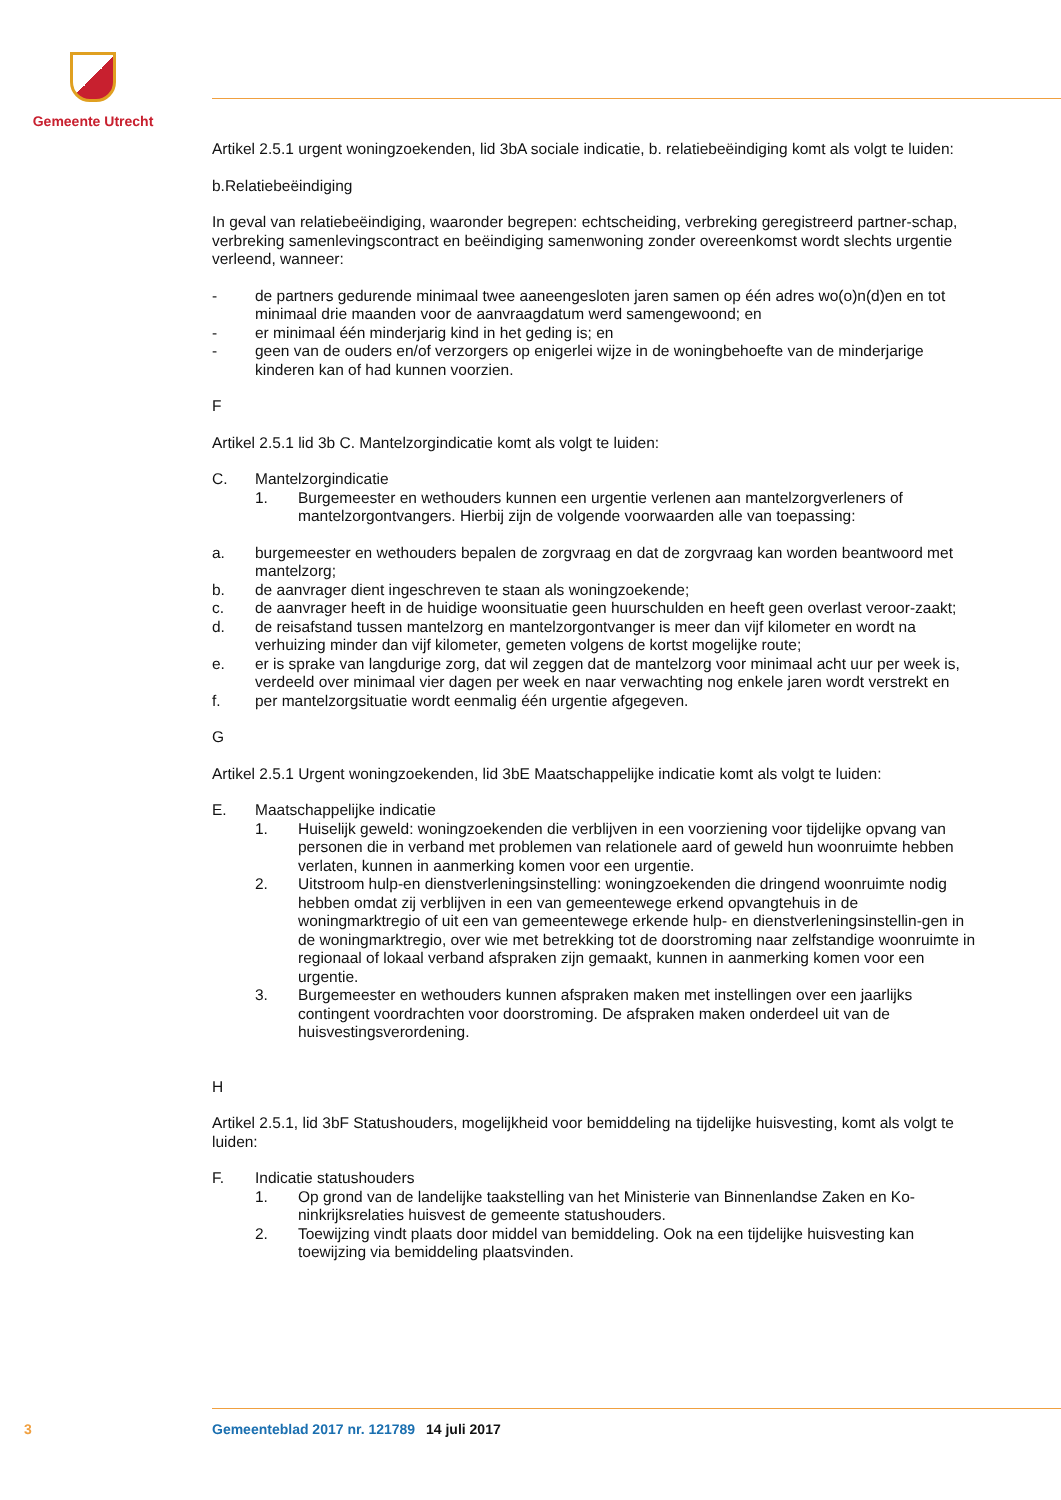Gemeente Utrecht
Artikel 2.5.1 urgent woningzoekenden, lid 3bA sociale indicatie, b. relatiebeëindiging komt als volgt te luiden:
b.Relatiebeëindiging
In geval van relatiebeëindiging, waaronder begrepen: echtscheiding, verbreking geregistreerd partner-schap, verbreking samenlevingscontract en beëindiging samenwoning zonder overeenkomst wordt slechts urgentie verleend, wanneer:
- de partners gedurende minimaal twee aaneengesloten jaren samen op één adres wo(o)n(d)en en tot minimaal drie maanden voor de aanvraagdatum werd samengewoond; en
- er minimaal één minderjarig kind in het geding is; en
- geen van de ouders en/of verzorgers op enigerlei wijze in de woningbehoefte van de minderjarige kinderen kan of had kunnen voorzien.
F
Artikel 2.5.1 lid 3b C. Mantelzorgindicatie komt als volgt te luiden:
C. Mantelzorgindicatie
1. Burgemeester en wethouders kunnen een urgentie verlenen aan mantelzorgverleners of mantelzorgontvangers. Hierbij zijn de volgende voorwaarden alle van toepassing:
a. burgemeester en wethouders bepalen de zorgvraag en dat de zorgvraag kan worden beantwoord met mantelzorg;
b. de aanvrager dient ingeschreven te staan als woningzoekende;
c. de aanvrager heeft in de huidige woonsituatie geen huurschulden en heeft geen overlast veroor-zaakt;
d. de reisafstand tussen mantelzorg en mantelzorgontvanger is meer dan vijf kilometer en wordt na verhuizing minder dan vijf kilometer, gemeten volgens de kortst mogelijke route;
e. er is sprake van langdurige zorg, dat wil zeggen dat de mantelzorg voor minimaal acht uur per week is, verdeeld over minimaal vier dagen per week en naar verwachting nog enkele jaren wordt verstrekt en
f. per mantelzorgsituatie wordt eenmalig één urgentie afgegeven.
G
Artikel 2.5.1 Urgent woningzoekenden, lid 3bE Maatschappelijke indicatie komt als volgt te luiden:
E. Maatschappelijke indicatie
1. Huiselijk geweld: woningzoekenden die verblijven in een voorziening voor tijdelijke opvang van personen die in verband met problemen van relationele aard of geweld hun woonruimte hebben verlaten, kunnen in aanmerking komen voor een urgentie.
2. Uitstroom hulp-en dienstverleningsinstelling: woningzoekenden die dringend woonruimte nodig hebben omdat zij verblijven in een van gemeentewege erkend opvangtehuis in de woningmarktregio of uit een van gemeentewege erkende hulp- en dienstverleningsinstellin-gen in de woningmarktregio, over wie met betrekking tot de doorstroming naar zelfstandige woonruimte in regionaal of lokaal verband afspraken zijn gemaakt, kunnen in aanmerking komen voor een urgentie.
3. Burgemeester en wethouders kunnen afspraken maken met instellingen over een jaarlijks contingent voordrachten voor doorstroming. De afspraken maken onderdeel uit van de huisvestingsverordening.
H
Artikel 2.5.1, lid 3bF Statushouders, mogelijkheid voor bemiddeling na tijdelijke huisvesting, komt als volgt te luiden:
F. Indicatie statushouders
1. Op grond van de landelijke taakstelling van het Ministerie van Binnenlandse Zaken en Ko-ninkrijksrelaties huisvest de gemeente statushouders.
2. Toewijzing vindt plaats door middel van bemiddeling. Ook na een tijdelijke huisvesting kan toewijzing via bemiddeling plaatsvinden.
3 Gemeenteblad 2017 nr. 121789 14 juli 2017